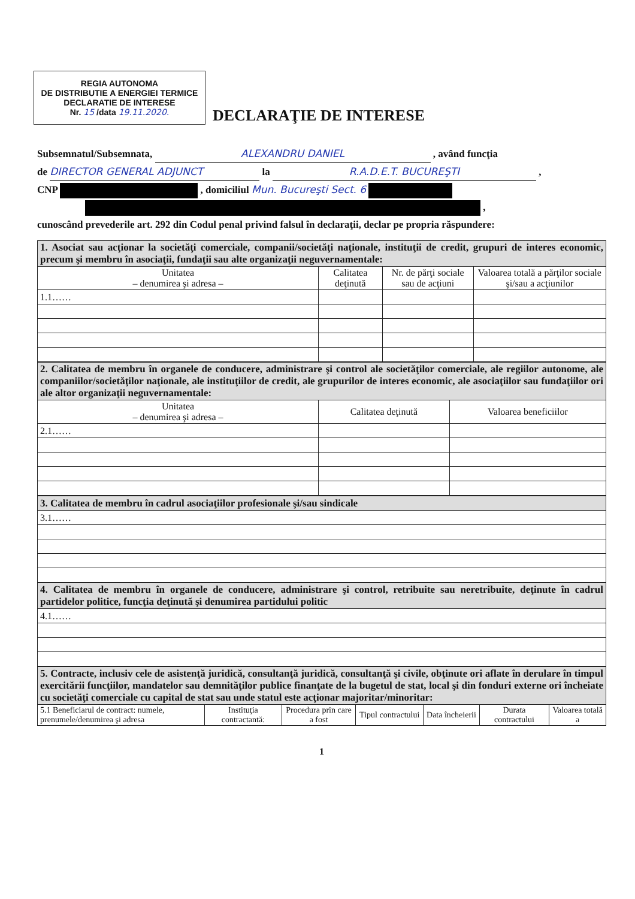REGIA AUTONOMA
DE DISTRIBUTIE A ENERGIEI TERMICE
DECLARATIE DE INTERESE
Nr. 15 /data 19.11.2020.
DECLARAŢIE DE INTERESE
Subsemnatul/Subsemnata, ALEXANDRU DANIEL , având funcţia
de DIRECTOR GENERAL ADJUNCT la R.A.D.E.T. BUCUREŞTI ,
CNP , domiciliul Mun. Bucureşti Sect. 6
,
cunoscând prevederile art. 292 din Codul penal privind falsul în declaraţii, declar pe propria răspundere:
| 1. Asociat sau acţionar la societăţi comerciale, companii/societăţi naţionale, instituţii de credit, grupuri de interes economic, precum şi membru în asociaţii, fundaţii sau alte organizaţii neguvernamentale: | | | |
| Unitatea – denumirea şi adresa – | Calitatea deţinută | Nr. de părţi sociale sau de acţiuni | Valoarea totală a părţilor sociale şi/sau a acţiunilor |
| 1.1…… | | | |
| 2. Calitatea de membru în organele de conducere, administrare şi control ale societăţilor comerciale, ale regiilor autonome, ale companiilor/societăţilor naţionale, ale instituţiilor de credit, ale grupurilor de interes economic, ale asociaţiilor sau fundaţiilor ori ale altor organizaţii neguvernamentale: | | |
| Unitatea – denumirea şi adresa – | Calitatea deţinută | Valoarea beneficiilor |
| 2.1…… | | |
| 3. Calitatea de membru în cadrul asociaţiilor profesionale şi/sau sindicale |
| 3.1…… |
| 4. Calitatea de membru în organele de conducere, administrare şi control, retribuite sau neretribuite, deţinute în cadrul partidelor politice, funcţia deţinută şi denumirea partidului politic |
| 4.1…… |
| 5. Contracte, inclusiv cele de asistenţă juridică, consultanţă juridică, consultanţă şi civile, obţinute ori aflate în derulare în timpul exercitării funcţiilor, mandatelor sau demnităţilor publice finanţate de la bugetul de stat, local şi din fonduri externe ori încheiate cu societăţi comerciale cu capital de stat sau unde statul este acţionar majoritar/minoritar: | | | | | | |
| 5.1 Beneficiarul de contract: numele, prenumele/denumirea şi adresa | Instituţia contractantă: | Procedura prin care a fost | Tipul contractului | Data încheierii | Durata contractului | Valoarea totală a |
1